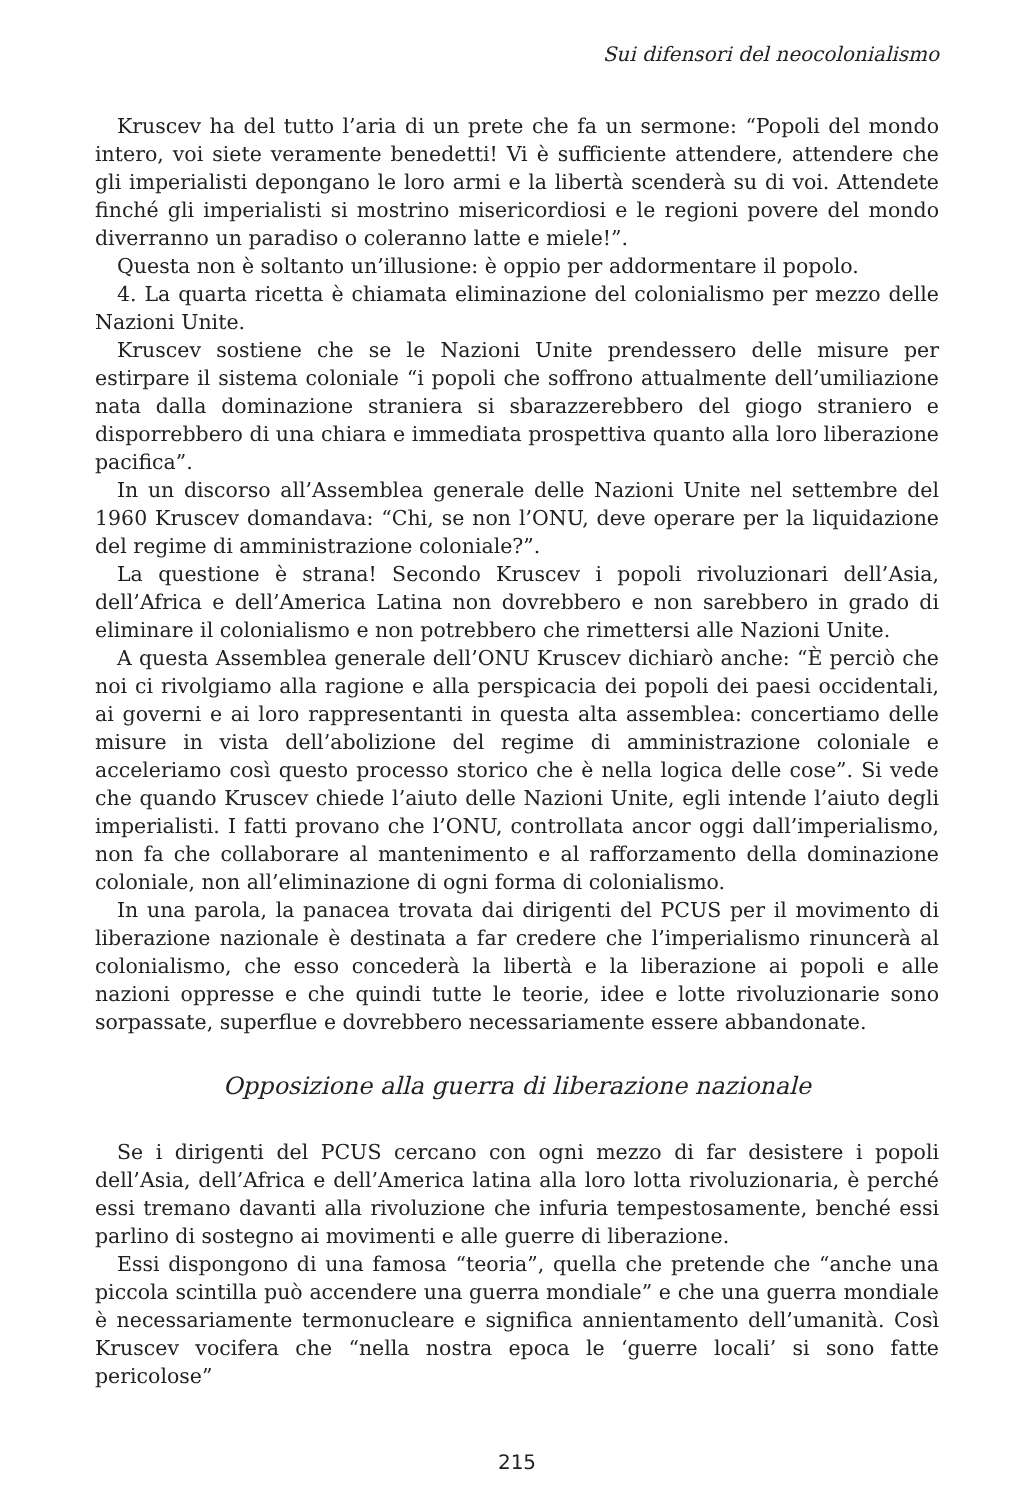Sui difensori del neocolonialismo
Kruscev ha del tutto l’aria di un prete che fa un sermone: “Popoli del mondo intero, voi siete veramente benedetti! Vi è sufficiente attendere, attendere che gli imperialisti depongano le loro armi e la libertà scenderà su di voi. Attendete finché gli imperialisti si mostrino misericordiosi e le regioni povere del mondo diverranno un paradiso o coleranno latte e miele!”.
Questa non è soltanto un’illusione: è oppio per addormentare il popolo.
4. La quarta ricetta è chiamata eliminazione del colonialismo per mezzo delle Nazioni Unite.
Kruscev sostiene che se le Nazioni Unite prendessero delle misure per estirpare il sistema coloniale “i popoli che soffrono attualmente dell’umiliazione nata dalla dominazione straniera si sbarazzerebbero del giogo straniero e disporrebbero di una chiara e immediata prospettiva quanto alla loro liberazione pacifica”.
In un discorso all’Assemblea generale delle Nazioni Unite nel settembre del 1960 Kruscev domandava: “Chi, se non l’ONU, deve operare per la liquidazione del regime di amministrazione coloniale?”.
La questione è strana! Secondo Kruscev i popoli rivoluzionari dell’Asia, dell’Africa e dell’America Latina non dovrebbero e non sarebbero in grado di eliminare il colonialismo e non potrebbero che rimettersi alle Nazioni Unite.
A questa Assemblea generale dell’ONU Kruscev dichiarò anche: “È perciò che noi ci rivolgiamo alla ragione e alla perspicacia dei popoli dei paesi occidentali, ai governi e ai loro rappresentanti in questa alta assemblea: concertiamo delle misure in vista dell’abolizione del regime di amministrazione coloniale e acceleriamo così questo processo storico che è nella logica delle cose”. Si vede che quando Kruscev chiede l’aiuto delle Nazioni Unite, egli intende l’aiuto degli imperialisti. I fatti provano che l’ONU, controllata ancor oggi dall’imperialismo, non fa che collaborare al mantenimento e al rafforzamento della dominazione coloniale, non all’eliminazione di ogni forma di colonialismo.
In una parola, la panacea trovata dai dirigenti del PCUS per il movimento di liberazione nazionale è destinata a far credere che l’imperialismo rinuncerà al colonialismo, che esso concederà la libertà e la liberazione ai popoli e alle nazioni oppresse e che quindi tutte le teorie, idee e lotte rivoluzionarie sono sorpassate, superflue e dovrebbero necessariamente essere abbandonate.
Opposizione alla guerra di liberazione nazionale
Se i dirigenti del PCUS cercano con ogni mezzo di far desistere i popoli dell’Asia, dell’Africa e dell’America latina alla loro lotta rivoluzionaria, è perché essi tremano davanti alla rivoluzione che infuria tempestosamente, benché essi parlino di sostegno ai movimenti e alle guerre di liberazione.
Essi dispongono di una famosa “teoria”, quella che pretende che “anche una piccola scintilla può accendere una guerra mondiale” e che una guerra mondiale è necessariamente termonucleare e significa annientamento dell’umanità. Così Kruscev vocifera che “nella nostra epoca le ‘guerre locali’ si sono fatte pericolose”
215